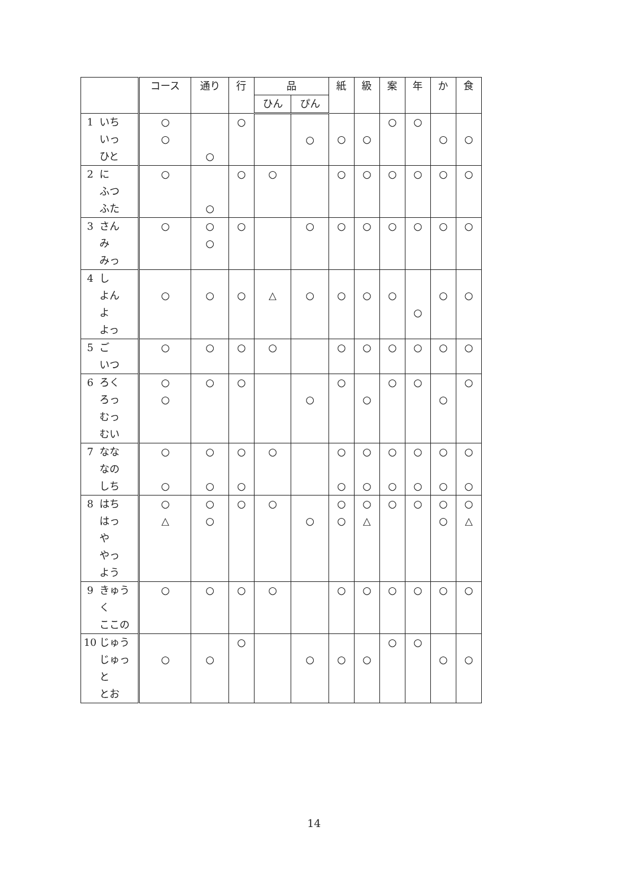| | | コース | 通り | 行 | 品 | | 紙 | 級 | 案 | 年 | か | 食 |
| --- | --- | --- | --- | --- | --- | --- | --- | --- | --- | --- | --- | --- |
| | | | | | ひん | ぴん | | | | | | |
| 1 | いち いっ ひと | ○ ○ | ○ | ○ | | ○ | ○ | ○ | ○ | ○ | ○ | ○ |
| 2 | に ふつ ふた | ○ | ○ | ○ | ○ | | ○ | ○ | ○ | ○ | ○ | ○ |
| 3 | さん み みっ | ○ | ○ ○ | ○ | | ○ | ○ | ○ | ○ | ○ | ○ | ○ |
| 4 | し よん よ よっ | ○ | ○ | ○ | △ | ○ | ○ | ○ | ○ | ○ | ○ | ○ |
| 5 | ご いつ | ○ | ○ | ○ | ○ | | ○ | ○ | ○ | ○ | ○ | ○ |
| 6 | ろく ろっ むっ むい | ○ ○ | ○ | ○ | | ○ | ○ | ○ | ○ | ○ | ○ | ○ |
| 7 | なな なの しち | ○ ○ | ○ ○ | ○ ○ | ○ | | ○ ○ | ○ ○ | ○ ○ | ○ ○ | ○ ○ | ○ ○ |
| 8 | はち はっ や やっ よう | ○ △ | ○ ○ | ○ | ○ | ○ | ○ ○ | ○ △ | ○ | ○ | ○ ○ | ○ △ |
| 9 | きゅう く ここの | ○ | ○ | ○ | ○ | | ○ | ○ | ○ | ○ | ○ | ○ |
| 10 | じゅう じゅっ と とお | ○ | ○ | ○ | | ○ | ○ | ○ | ○ | ○ | ○ | ○ |
14